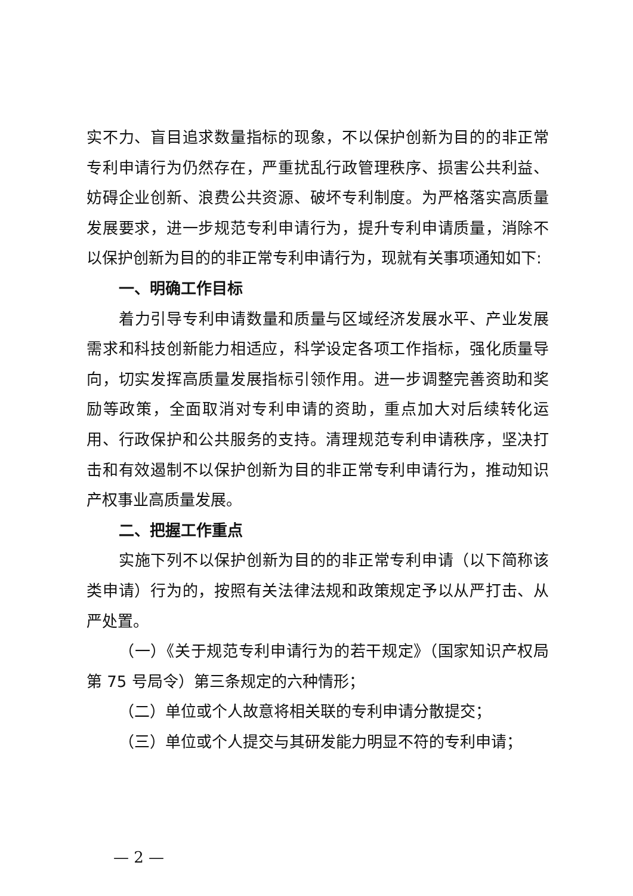实不力、盲目追求数量指标的现象，不以保护创新为目的的非正常专利申请行为仍然存在，严重扰乱行政管理秩序、损害公共利益、妨碍企业创新、浪费公共资源、破坏专利制度。为严格落实高质量发展要求，进一步规范专利申请行为，提升专利申请质量，消除不以保护创新为目的的非正常专利申请行为，现就有关事项通知如下:
一、明确工作目标
着力引导专利申请数量和质量与区域经济发展水平、产业发展需求和科技创新能力相适应，科学设定各项工作指标，强化质量导向，切实发挥高质量发展指标引领作用。进一步调整完善资助和奖励等政策，全面取消对专利申请的资助，重点加大对后续转化运用、行政保护和公共服务的支持。清理规范专利申请秩序，坚决打击和有效遏制不以保护创新为目的非正常专利申请行为，推动知识产权事业高质量发展。
二、把握工作重点
实施下列不以保护创新为目的的非正常专利申请（以下简称该类申请）行为的，按照有关法律法规和政策规定予以从严打击、从严处置。
（一）《关于规范专利申请行为的若干规定》（国家知识产权局第 75 号局令）第三条规定的六种情形；
（二）单位或个人故意将相关联的专利申请分散提交；
（三）单位或个人提交与其研发能力明显不符的专利申请；
— 2 —